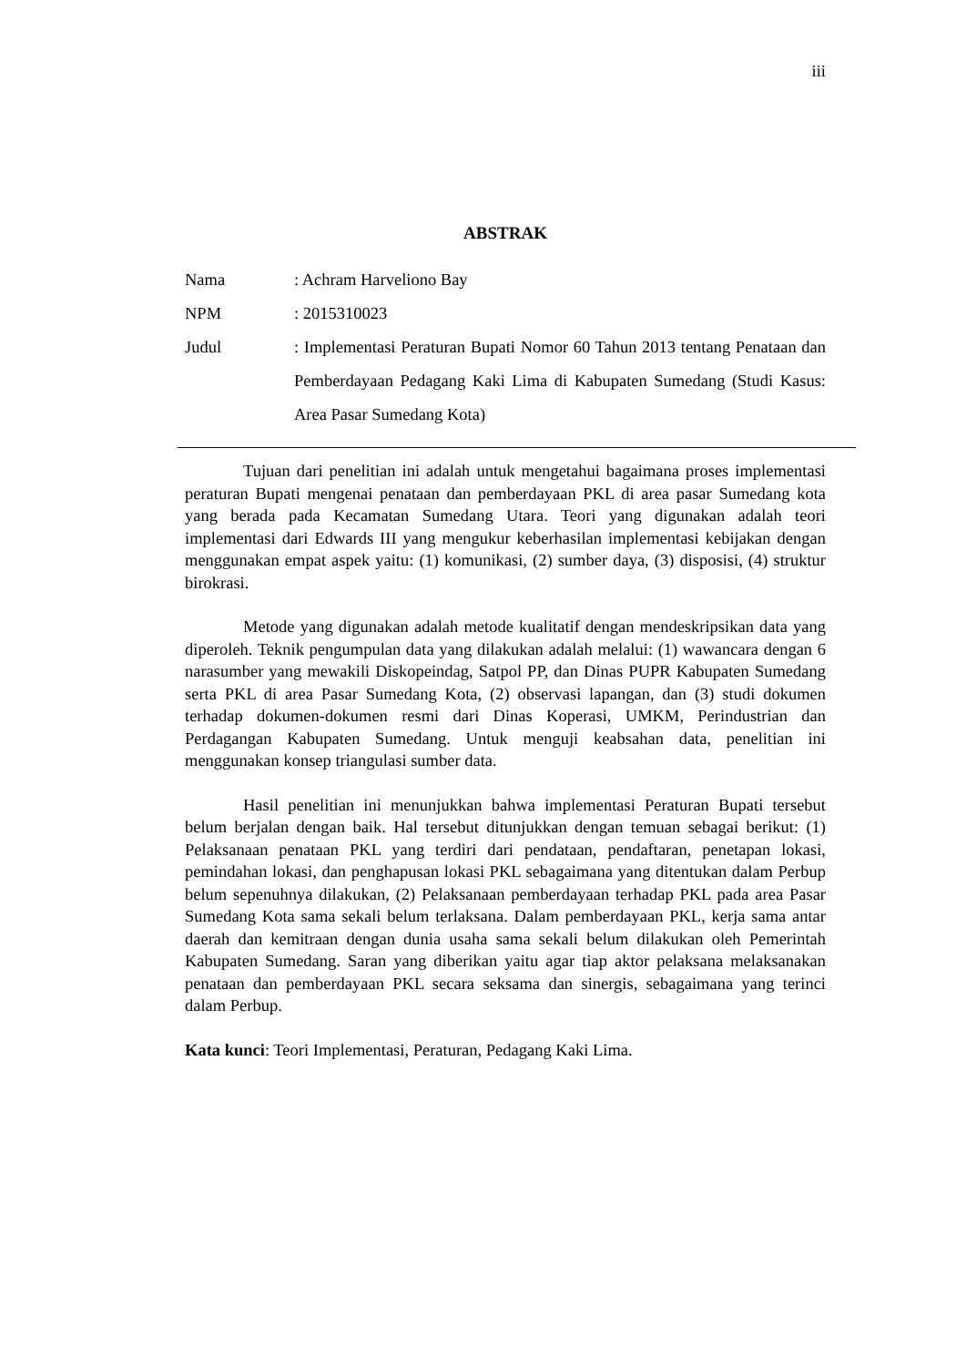iii
ABSTRAK
| Nama | : Achram Harveliono Bay |
| NPM | : 2015310023 |
| Judul | : Implementasi Peraturan Bupati Nomor 60 Tahun 2013 tentang Penataan dan Pemberdayaan Pedagang Kaki Lima di Kabupaten Sumedang (Studi Kasus: Area Pasar Sumedang Kota) |
Tujuan dari penelitian ini adalah untuk mengetahui bagaimana proses implementasi peraturan Bupati mengenai penataan dan pemberdayaan PKL di area pasar Sumedang kota yang berada pada Kecamatan Sumedang Utara. Teori yang digunakan adalah teori implementasi dari Edwards III yang mengukur keberhasilan implementasi kebijakan dengan menggunakan empat aspek yaitu: (1) komunikasi, (2) sumber daya, (3) disposisi, (4) struktur birokrasi.
Metode yang digunakan adalah metode kualitatif dengan mendeskripsikan data yang diperoleh. Teknik pengumpulan data yang dilakukan adalah melalui: (1) wawancara dengan 6 narasumber yang mewakili Diskopeindag, Satpol PP, dan Dinas PUPR Kabupaten Sumedang serta PKL di area Pasar Sumedang Kota, (2) observasi lapangan, dan (3) studi dokumen terhadap dokumen-dokumen resmi dari Dinas Koperasi, UMKM, Perindustrian dan Perdagangan Kabupaten Sumedang. Untuk menguji keabsahan data, penelitian ini menggunakan konsep triangulasi sumber data.
Hasil penelitian ini menunjukkan bahwa implementasi Peraturan Bupati tersebut belum berjalan dengan baik. Hal tersebut ditunjukkan dengan temuan sebagai berikut: (1) Pelaksanaan penataan PKL yang terdiri dari pendataan, pendaftaran, penetapan lokasi, pemindahan lokasi, dan penghapusan lokasi PKL sebagaimana yang ditentukan dalam Perbup belum sepenuhnya dilakukan, (2) Pelaksanaan pemberdayaan terhadap PKL pada area Pasar Sumedang Kota sama sekali belum terlaksana. Dalam pemberdayaan PKL, kerja sama antar daerah dan kemitraan dengan dunia usaha sama sekali belum dilakukan oleh Pemerintah Kabupaten Sumedang. Saran yang diberikan yaitu agar tiap aktor pelaksana melaksanakan penataan dan pemberdayaan PKL secara seksama dan sinergis, sebagaimana yang terinci dalam Perbup.
Kata kunci: Teori Implementasi, Peraturan, Pedagang Kaki Lima.